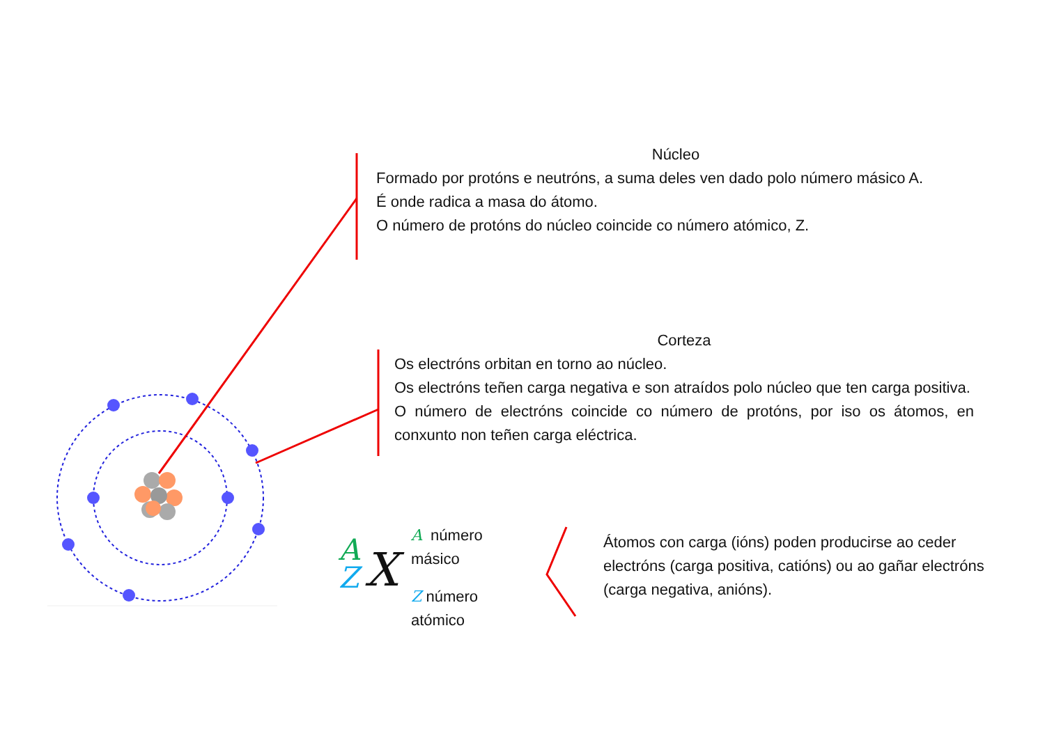Núcleo
Formado por protóns e neutróns, a suma deles ven dado polo número másico A.
É onde radica a masa do átomo.
O número de protóns do núcleo coincide co número atómico, Z.
Corteza
Os electróns orbitan en torno ao núcleo.
Os electróns teñen carga negativa e son atraídos polo núcleo que ten carga positiva.
O número de electróns coincide co número de protóns, por iso os átomos, en conxunto non teñen carga eléctrica.
A
Z
X
A número másico
Z número atómico
Átomos con carga (ións) poden producirse ao ceder electróns (carga positiva, catións) ou ao gañar electróns (carga negativa, anións).